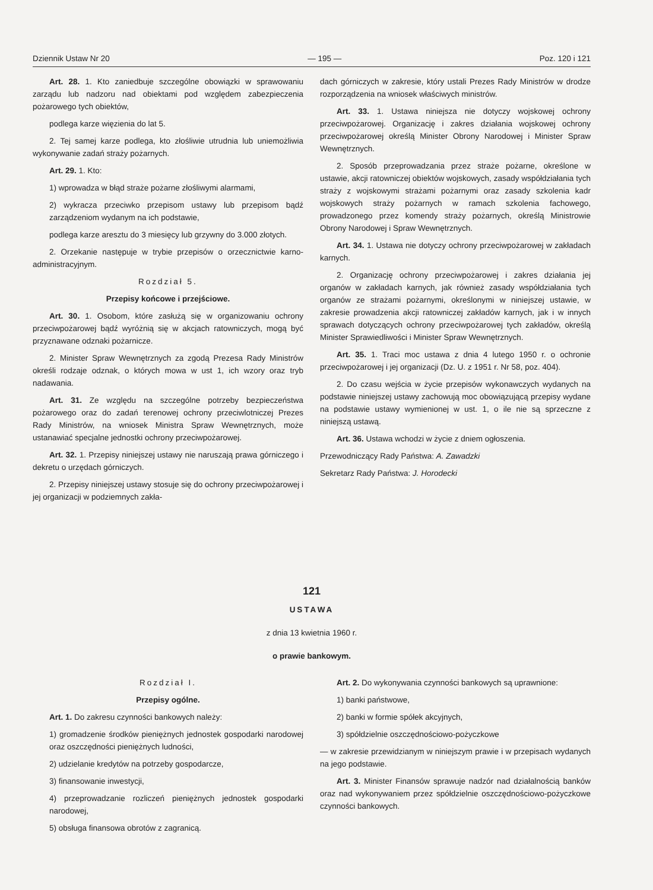Dziennik Ustaw Nr 20 — 195 — Poz. 120 i 121
Art. 28. 1. Kto zaniedbuje szczególne obowiązki w sprawowaniu zarządu lub nadzoru nad obiektami pod względem zabezpieczenia pożarowego tych obiektów,
podlega karze więzienia do lat 5.
2. Tej samej karze podlega, kto złośliwie utrudnia lub uniemożliwia wykonywanie zadań straży pożarnych.
Art. 29. 1. Kto:
1) wprowadza w błąd straże pożarne złośliwymi alarmami,
2) wykracza przeciwko przepisom ustawy lub przepisom bądź zarządzeniom wydanym na ich podstawie,
podlega karze aresztu do 3 miesięcy lub grzywny do 3.000 złotych.
2. Orzekanie następuje w trybie przepisów o orzecznictwie karno-administracyjnym.
Rozdział 5.
Przepisy końcowe i przejściowe.
Art. 30. 1. Osobom, które zasłużą się w organizowaniu ochrony przeciwpożarowej bądź wyróżnią się w akcjach ratowniczych, mogą być przyznawane odznaki pożarnicze.
2. Minister Spraw Wewnętrznych za zgodą Prezesa Rady Ministrów określi rodzaje odznak, o których mowa w ust 1, ich wzory oraz tryb nadawania.
Art. 31. Ze względu na szczególne potrzeby bezpieczeństwa pożarowego oraz do zadań terenowej ochrony przeciwlotniczej Prezes Rady Ministrów, na wniosek Ministra Spraw Wewnętrznych, może ustanawiać specjalne jednostki ochrony przeciwpożarowej.
Art. 32. 1. Przepisy niniejszej ustawy nie naruszają prawa górniczego i dekretu o urzędach górniczych.
2. Przepisy niniejszej ustawy stosuje się do ochrony przeciwpożarowej i jej organizacji w podziemnych zakła-
dach górniczych w zakresie, który ustali Prezes Rady Ministrów w drodze rozporządzenia na wniosek właściwych ministrów.
Art. 33. 1. Ustawa niniejsza nie dotyczy wojskowej ochrony przeciwpożarowej. Organizację i zakres działania wojskowej ochrony przeciwpożarowej określą Minister Obrony Narodowej i Minister Spraw Wewnętrznych.
2. Sposób przeprowadzania przez straże pożarne, określone w ustawie, akcji ratowniczej obiektów wojskowych, zasady współdziałania tych straży z wojskowymi strażami pożarnymi oraz zasady szkolenia kadr wojskowych straży pożarnych w ramach szkolenia fachowego, prowadzonego przez komendy straży pożarnych, określą Ministrowie Obrony Narodowej i Spraw Wewnętrznych.
Art. 34. 1. Ustawa nie dotyczy ochrony przeciwpożarowej w zakładach karnych.
2. Organizację ochrony przeciwpożarowej i zakres działania jej organów w zakładach karnych, jak również zasady współdziałania tych organów ze strażami pożarnymi, określonymi w niniejszej ustawie, w zakresie prowadzenia akcji ratowniczej zakładów karnych, jak i w innych sprawach dotyczących ochrony przeciwpożarowej tych zakładów, określą Minister Sprawiedliwości i Minister Spraw Wewnętrznych.
Art. 35. 1. Traci moc ustawa z dnia 4 lutego 1950 r. o ochronie przeciwpożarowej i jej organizacji (Dz. U. z 1951 r. Nr 58, poz. 404).
2. Do czasu wejścia w życie przepisów wykonawczych wydanych na podstawie niniejszej ustawy zachowują moc obowiązującą przepisy wydane na podstawie ustawy wymienionej w ust. 1, o ile nie są sprzeczne z niniejszą ustawą.
Art. 36. Ustawa wchodzi w życie z dniem ogłoszenia.
Przewodniczący Rady Państwa: A. Zawadzki
Sekretarz Rady Państwa: J. Horodecki
121
USTAWA
z dnia 13 kwietnia 1960 r.
o prawie bankowym.
Rozdział I.
Przepisy ogólne.
Art. 1. Do zakresu czynności bankowych należy:
1) gromadzenie środków pieniężnych jednostek gospodarki narodowej oraz oszczędności pieniężnych ludności,
2) udzielanie kredytów na potrzeby gospodarcze,
3) finansowanie inwestycji,
4) przeprowadzanie rozliczeń pieniężnych jednostek gospodarki narodowej,
5) obsługa finansowa obrotów z zagranicą.
Art. 2. Do wykonywania czynności bankowych są uprawnione:
1) banki państwowe,
2) banki w formie spółek akcyjnych,
3) spółdzielnie oszczędnościowo-pożyczkowe
— w zakresie przewidzianym w niniejszym prawie i w przepisach wydanych na jego podstawie.
Art. 3. Minister Finansów sprawuje nadzór nad działalnością banków oraz nad wykonywaniem przez spółdzielnie oszczędnościowo-pożyczkowe czynności bankowych.